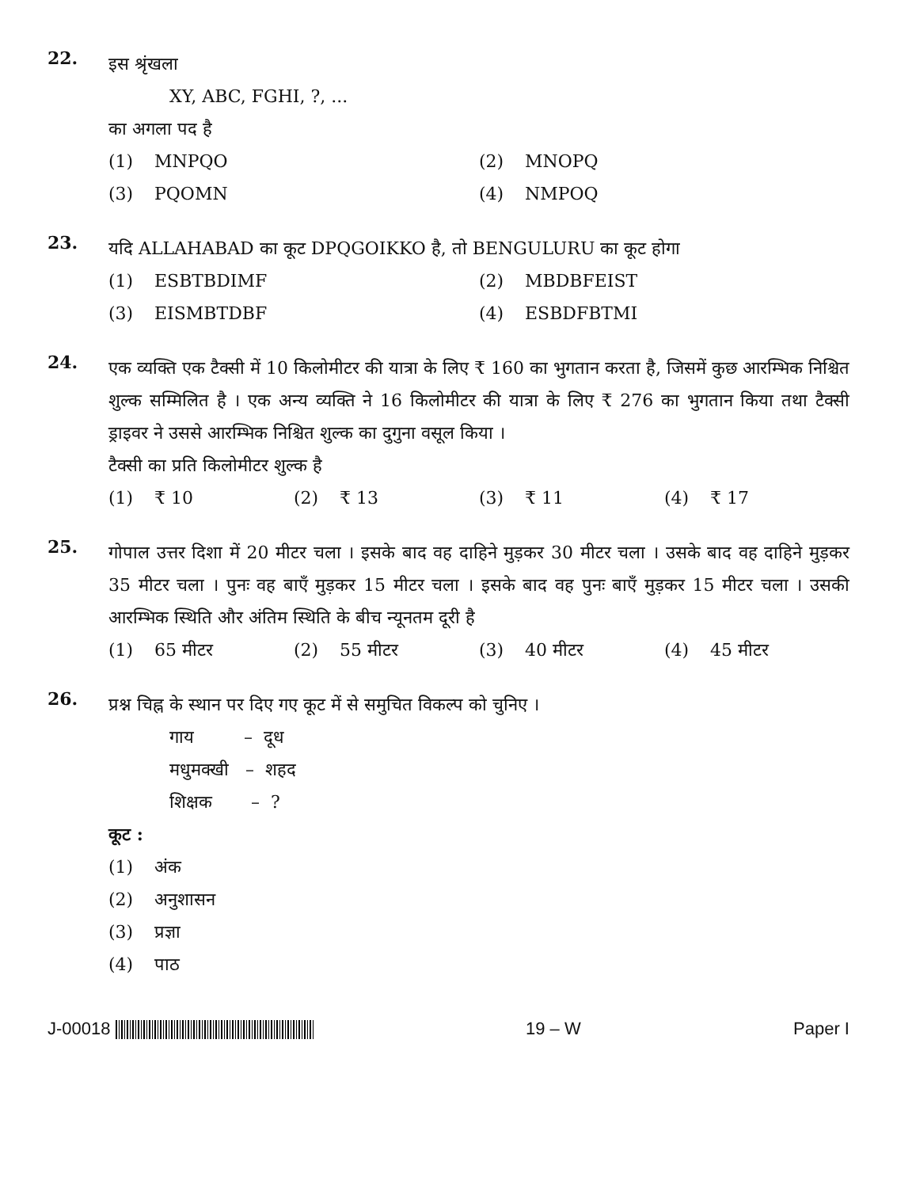22.
इस श्रृंखला
XY, ABC, FGHI, ?, ...
का अगला पद है
(1) MNPQO
(2) MNOPQ
(3) PQOMN
(4) NMPOQ
23.
यदि ALLAHABAD का कूट DPQGOIKKO है, तो BENGULURU का कूट होगा
(1) ESBTBDIMF
(2) MBDBFEIST
(3) EISMBTDBF
(4) ESBDFBTMI
24.
एक व्यक्ति एक टैक्सी में 10 किलोमीटर की यात्रा के लिए ₹ 160 का भुगतान करता है, जिसमें कुछ आरम्भिक निश्चित शुल्क सम्मिलित है । एक अन्य व्यक्ति ने 16 किलोमीटर की यात्रा के लिए ₹ 276 का भुगतान किया तथा टैक्सी ड्राइवर ने उससे आरम्भिक निश्चित शुल्क का दुगुना वसूल किया ।
टैक्सी का प्रति किलोमीटर शुल्क है
(1) ₹ 10
(2) ₹ 13
(3) ₹ 11
(4) ₹ 17
25.
गोपाल उत्तर दिशा में 20 मीटर चला । इसके बाद वह दाहिने मुड़कर 30 मीटर चला । उसके बाद वह दाहिने मुड़कर 35 मीटर चला । पुनः वह बाएँ मुड़कर 15 मीटर चला । इसके बाद वह पुनः बाएँ मुड़कर 15 मीटर चला । उसकी आरम्भिक स्थिति और अंतिम स्थिति के बीच न्यूनतम दूरी है
(1) 65 मीटर
(2) 55 मीटर
(3) 40 मीटर
(4) 45 मीटर
26.
प्रश्न चिह्न के स्थान पर दिए गए कूट में से समुचित विकल्प को चुनिए ।
गाय – दूध
मधुमक्खी – शहद
शिक्षक – ?
कूट :
(1) अंक
(2) अनुशासन
(3) प्रज्ञा
(4) पाठ
J-00018 19 – W Paper I